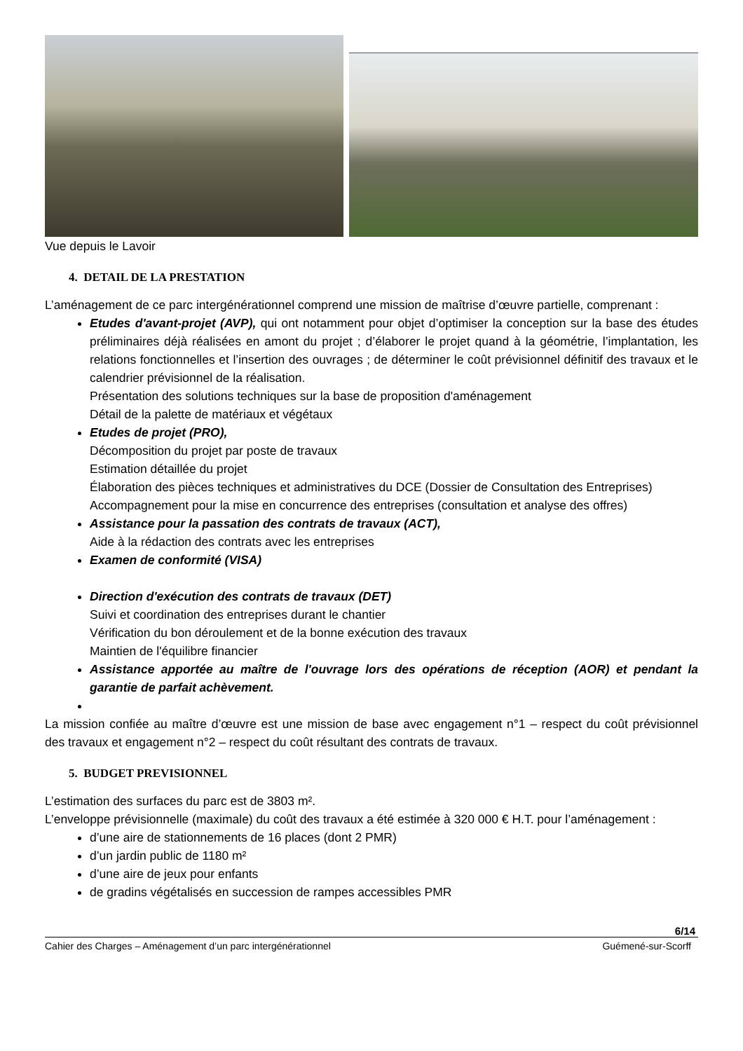Vue depuis le Lavoir
4. DETAIL DE LA PRESTATION
L’aménagement de ce parc intergénérationnel comprend une mission de maîtrise d’œuvre partielle, comprenant :
Etudes d'avant-projet (AVP), qui ont notamment pour objet d’optimiser la conception sur la base des études préliminaires déjà réalisées en amont du projet ; d’élaborer le projet quand à la géométrie, l’implantation, les relations fonctionnelles et l’insertion des ouvrages ; de déterminer le coût prévisionnel définitif des travaux et le calendrier prévisionnel de la réalisation.
Présentation des solutions techniques sur la base de proposition d'aménagement
Détail de la palette de matériaux et végétaux
Etudes de projet (PRO),
Décomposition du projet par poste de travaux
Estimation détaillée du projet
Élaboration des pièces techniques et administratives du DCE (Dossier de Consultation des Entreprises)
Accompagnement pour la mise en concurrence des entreprises (consultation et analyse des offres)
Assistance pour la passation des contrats de travaux (ACT),
Aide à la rédaction des contrats avec les entreprises
Examen de conformité (VISA)
Direction d'exécution des contrats de travaux (DET)
Suivi et coordination des entreprises durant le chantier
Vérification du bon déroulement et de la bonne exécution des travaux
Maintien de l'équilibre financier
Assistance apportée au maître de l'ouvrage lors des opérations de réception (AOR) et pendant la garantie de parfait achèvement.
La mission confiée au maître d’œuvre est une mission de base avec engagement n°1 – respect du coût prévisionnel des travaux et engagement n°2 – respect du coût résultant des contrats de travaux.
5. BUDGET PREVISIONNEL
L’estimation des surfaces du parc est de 3803 m².
L’enveloppe prévisionnelle (maximale) du coût des travaux a été estimée à 320 000 € H.T. pour l’aménagement :
d’une aire de stationnements de 16 places (dont 2 PMR)
d’un jardin public de 1180 m²
d’une aire de jeux pour enfants
de gradins végétalisés en succession de rampes accessibles PMR
6/14
Cahier des Charges – Aménagement d’un parc intergénérationnel Guémené-sur-Scorff